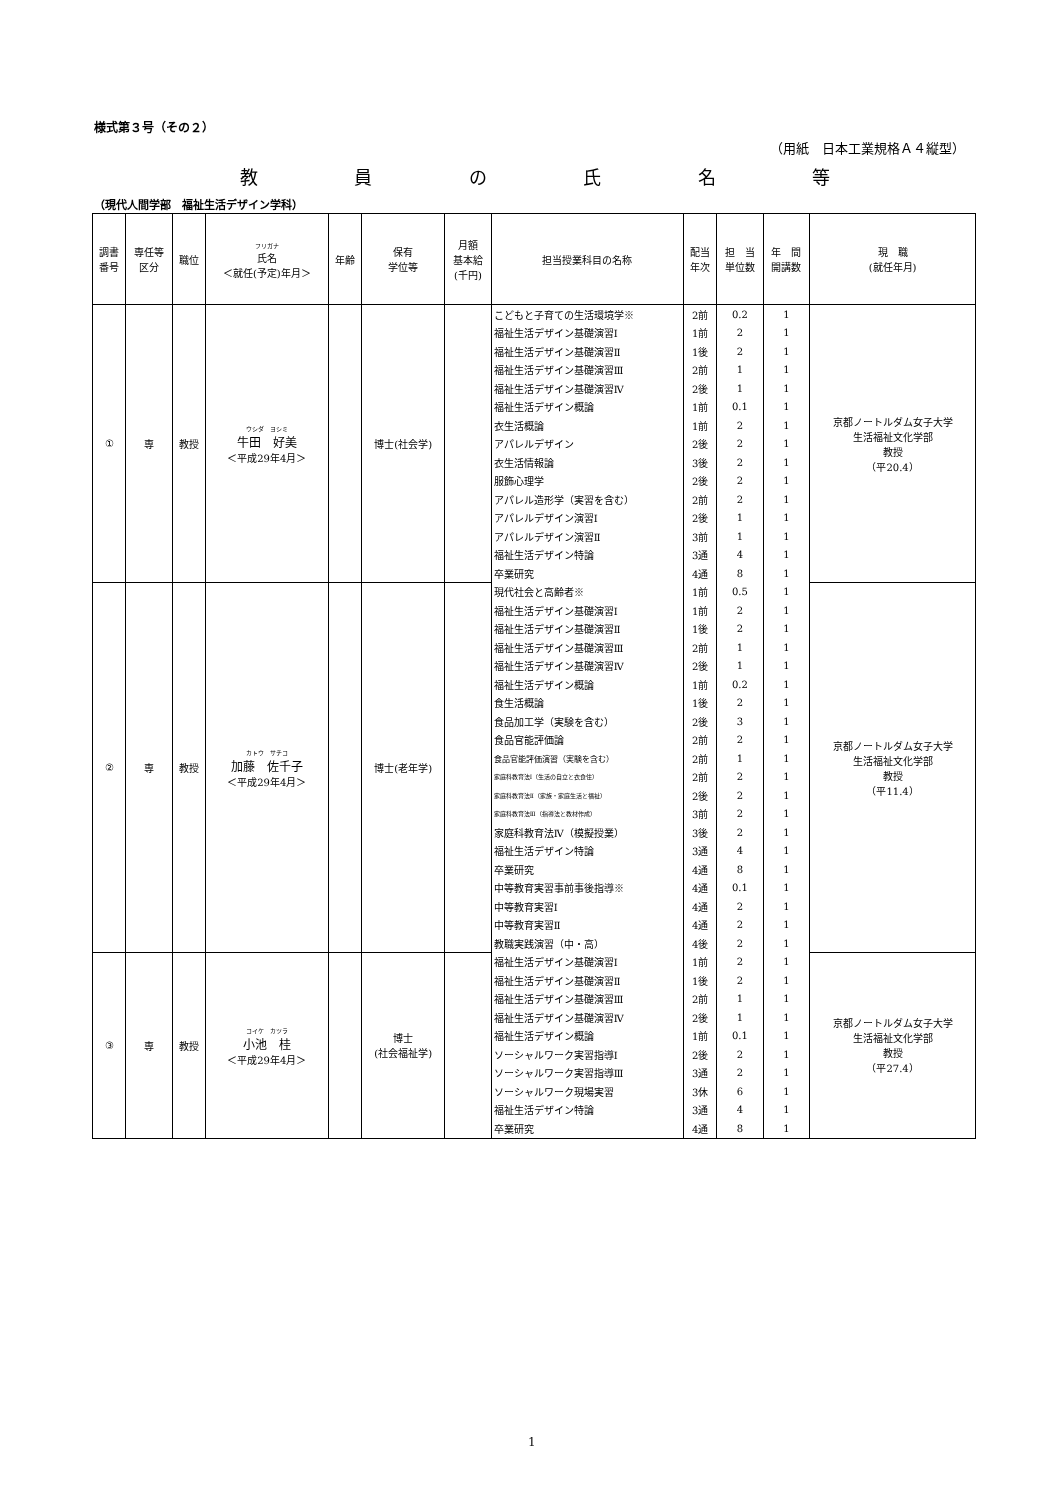様式第３号（その２）
（用紙　日本工業規格Ａ４縦型）
教員の氏名等
（現代人間学部　福祉生活デザイン学科）
| 調書 番号 | 専任等 区分 | 職位 | フリガナ 氏名 ＜就任(予定)年月＞ | 年齢 | 保有 学位等 | 月額 基本給 (千円) | 担当授業科目の名称 | 配当 年次 | 担 当 単位数 | 年 間 開講数 | 現 職 (就任年月) |
| --- | --- | --- | --- | --- | --- | --- | --- | --- | --- | --- | --- |
| ① | 専 | 教授 | ウシダ ヨシミ 牛田 好美 ＜平成29年4月＞ | | 博士(社会学) | | こどもと子育ての生活環境学※ | 2前 | 0.2 | 1 | 京都ノートルダム女子大学 生活福祉文化学部 教授 （平20.4） |
| | | | | | | | 福祉生活デザイン基礎演習Ⅰ | 1前 | 2 | 1 | |
| | | | | | | | 福祉生活デザイン基礎演習Ⅱ | 1後 | 2 | 1 | |
| | | | | | | | 福祉生活デザイン基礎演習Ⅲ | 2前 | 1 | 1 | |
| | | | | | | | 福祉生活デザイン基礎演習Ⅳ | 2後 | 1 | 1 | |
| | | | | | | | 福祉生活デザイン概論 | 1前 | 0.1 | 1 | |
| | | | | | | | 衣生活概論 | 1前 | 2 | 1 | |
| | | | | | | | アパレルデザイン | 2後 | 2 | 1 | |
| | | | | | | | 衣生活情報論 | 3後 | 2 | 1 | |
| | | | | | | | 服飾心理学 | 2後 | 2 | 1 | |
| | | | | | | | アパレル造形学（実習を含む） | 2前 | 2 | 1 | |
| | | | | | | | アパレルデザイン演習Ⅰ | 2後 | 1 | 1 | |
| | | | | | | | アパレルデザイン演習Ⅱ | 3前 | 1 | 1 | |
| | | | | | | | 福祉生活デザイン特論 | 3通 | 4 | 1 | |
| | | | | | | | 卒業研究 | 4通 | 8 | 1 | |
| ② | 専 | 教授 | カトウ サチコ 加藤 佐千子 ＜平成29年4月＞ | | 博士(老年学) | | 現代社会と高齢者※ | 1前 | 0.5 | 1 | 京都ノートルダム女子大学 生活福祉文化学部 教授 （平11.4） |
| | | | | | | | 福祉生活デザイン基礎演習Ⅰ | 1前 | 2 | 1 | |
| | | | | | | | 福祉生活デザイン基礎演習Ⅱ | 1後 | 2 | 1 | |
| | | | | | | | 福祉生活デザイン基礎演習Ⅲ | 2前 | 1 | 1 | |
| | | | | | | | 福祉生活デザイン基礎演習Ⅳ | 2後 | 1 | 1 | |
| | | | | | | | 福祉生活デザイン概論 | 1前 | 0.2 | 1 | |
| | | | | | | | 食生活概論 | 1後 | 2 | 1 | |
| | | | | | | | 食品加工学（実験を含む） | 2後 | 3 | 1 | |
| | | | | | | | 食品官能評価論 | 2前 | 2 | 1 | |
| | | | | | | | 食品官能評価演習（実験を含む） | 2前 | 1 | 1 | |
| | | | | | | | 家庭科教育法Ⅰ（生活の自立と衣食住） | 2前 | 2 | 1 | |
| | | | | | | | 家庭科教育法Ⅱ（家族・家庭生活と福祉） | 2後 | 2 | 1 | |
| | | | | | | | 家庭科教育法Ⅲ（指導法と教材作成） | 3前 | 2 | 1 | |
| | | | | | | | 家庭科教育法Ⅳ（模擬授業） | 3後 | 2 | 1 | |
| | | | | | | | 福祉生活デザイン特論 | 3通 | 4 | 1 | |
| | | | | | | | 卒業研究 | 4通 | 8 | 1 | |
| | | | | | | | 中等教育実習事前事後指導※ | 4通 | 0.1 | 1 | |
| | | | | | | | 中等教育実習Ⅰ | 4通 | 2 | 1 | |
| | | | | | | | 中等教育実習Ⅱ | 4通 | 2 | 1 | |
| | | | | | | | 教職実践演習（中・高） | 4後 | 2 | 1 | |
| ③ | 専 | 教授 | コイケ カツラ 小池 桂 ＜平成29年4月＞ | | 博士 (社会福祉学) | | 福祉生活デザイン基礎演習Ⅰ | 1前 | 2 | 1 | 京都ノートルダム女子大学 生活福祉文化学部 教授 （平27.4） |
| | | | | | | | 福祉生活デザイン基礎演習Ⅱ | 1後 | 2 | 1 | |
| | | | | | | | 福祉生活デザイン基礎演習Ⅲ | 2前 | 1 | 1 | |
| | | | | | | | 福祉生活デザイン基礎演習Ⅳ | 2後 | 1 | 1 | |
| | | | | | | | 福祉生活デザイン概論 | 1前 | 0.1 | 1 | |
| | | | | | | | ソーシャルワーク実習指導Ⅰ | 2後 | 2 | 1 | |
| | | | | | | | ソーシャルワーク実習指導Ⅲ | 3通 | 2 | 1 | |
| | | | | | | | ソーシャルワーク現場実習 | 3休 | 6 | 1 | |
| | | | | | | | 福祉生活デザイン特論 | 3通 | 4 | 1 | |
| | | | | | | | 卒業研究 | 4通 | 8 | 1 | |
1